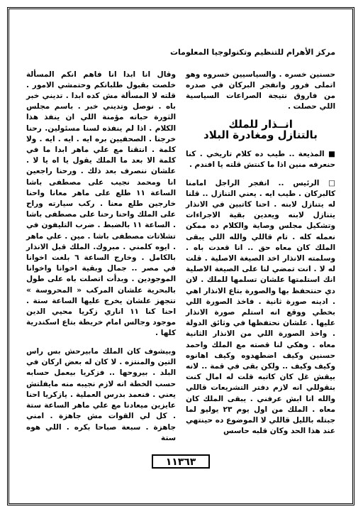مركز الأهرام للتنظيم وتكنولوجيا المعلومات
حسنين خسره . والسياسيين خسروه وهو اتملى فرور وانفجر البركان في صدره من فاروق نتيجة الصراعات السياسية اللي حصلت .
انــذار للملك
بالتنازل ومغادرة البلاد
■ المذيعة .. طيب ده كلام تاريخي . كنا حنعرفه منين اذا ما كنتش قلته يا افندم .
□ الرئيس .. انفجر الراجل امامنا كالبركان . طيب ايه . يعني التنازل .. قلنا له يتنازل لابنه . احنا كاتبين في الانذار يتنازل لابنه ويعدين بقية الاجراءات وتشكيل مجلس وصاية والكلام ده ممكن نعمله كله . تام قاللي والله اللي يبقى الملك كان معاه حق .. انا قعدت باه . وسلمته الانذار اخد الصيغة الاصلية . قلت له لا . انت تمضي لنا على الصيغة الاصلية انك استلمتها علشان تسلمها للملك . لان دي حنتحفظ بها والصورة بتاع الانذار اهي . ادينه صورة ثانية . فاخذ الصورة اللي بخطي ووقع انه استلم صورة الانذار عليها . علشان نحتفظها في وثائق الدولة . واخذ الصورة اللي من الانذار الثانية معاه . وهكي لنا قصته مع الملك واحمد حسنين وكيف اضطهدوه وكيف اهانوه وكيف وكيف .. ولكن بقى في قمة .. لانه بيقش غل كان كاتبه قلت له امال كنت بتقوللي انه لازم دفتر التشريعات قاللي والله انا ابش عرفني . يبقى الملك كان معاه . الملك من اول يوم ٢٣ يوليو لما جبتله بالليل قاللي لا الموضوع ده حينتهي عند هذا الحد وكان قلبه حاسس
وقال انا ابدا انا فاهم انكم المسألة خلصت بقبول طلباتكم وحتمشي الامور . قلته لا المسألة مش كده ابدا . تديني خبر باه . نوصل وتديني خبر . باسم مجلس الثورة حباته مؤمنة اللي ان ينفذ هذا الكلام . اذا لم ينفذه لسنا مسئولين. رحنا خرجنا . الصحفيين بره ايه . ايه . ايه . ولا كلمة . انتقنا مع علي ماهر ابدا ما في كلمة الا بعد ما الملك يقول يا اه يا لا . علشان ننصرف بعد ذلك . ورحنا راجعين انا ومحمد نجيب على مصطفى باشا الساعة ١١ طلع على ماهر معانا واحنا خارجين طلع معنا . ركب سيارته وراح على الملك واحنا رحنا على مصطفى باشا . الساعة ١١ بالضبط . ضرب التليفون في تشلاتات مصطفى باشا . مين . علي ماهر . ايوه كلمني . مبروك. الملك قبل الانذار بالكامل . وخارج الساعة ٦ بلغت اخوانا في مصر .. جمال وبقية اخوانا واخوانا الموجودين . وبدأت اتصلت باه على طول بالبحرية علشان المركب « المحروسة » تتجهز علشان يخرج عليها الساعة ستة . احنا كنا ١١ اناري زكريا محيي الدين موجود وجالس امام خريطة بتاع اسكندرية كلها .
وبيشوف كان الملك مابيرحش بس راس التين والمنتزه . لا كان له بعض اركان في البلد . بيروحها .. فزكريا بيعمل حسابه حسب الخطة انه لازم نجيبه منه مايفلتش يعني . فنعمد بدرس العملية . يازكريا احنا عايزين ميعادنا مع علي ماهر الساعة ستة . كل لي القوات مش جاهزة . امني جاهزة . سبعة صباحا بكره . اللي هوه ستة
١١٣٦٣